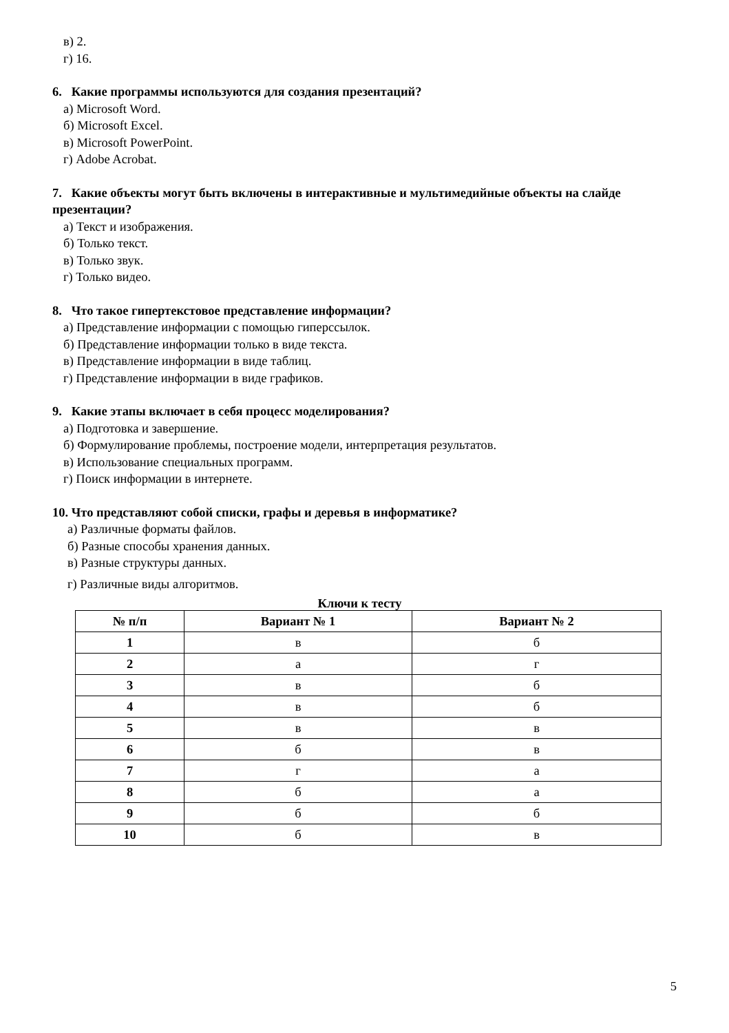в) 2.
г) 16.
6. Какие программы используются для создания презентаций?
а) Microsoft Word.
б) Microsoft Excel.
в) Microsoft PowerPoint.
г) Adobe Acrobat.
7. Какие объекты могут быть включены в интерактивные и мультимедийные объекты на слайде презентации?
а) Текст и изображения.
б) Только текст.
в) Только звук.
г) Только видео.
8. Что такое гипертекстовое представление информации?
а) Представление информации с помощью гиперссылок.
б) Представление информации только в виде текста.
в) Представление информации в виде таблиц.
г) Представление информации в виде графиков.
9. Какие этапы включает в себя процесс моделирования?
а) Подготовка и завершение.
б) Формулирование проблемы, построение модели, интерпретация результатов.
в) Использование специальных программ.
г) Поиск информации в интернете.
10. Что представляют собой списки, графы и деревья в информатике?
а) Различные форматы файлов.
б) Разные способы хранения данных.
в) Разные структуры данных.
г) Различные виды алгоритмов.
Ключи к тесту
| № п/п | Вариант № 1 | Вариант № 2 |
| --- | --- | --- |
| 1 | в | б |
| 2 | а | г |
| 3 | в | б |
| 4 | в | б |
| 5 | в | в |
| 6 | б | в |
| 7 | г | а |
| 8 | б | а |
| 9 | б | б |
| 10 | б | в |
5